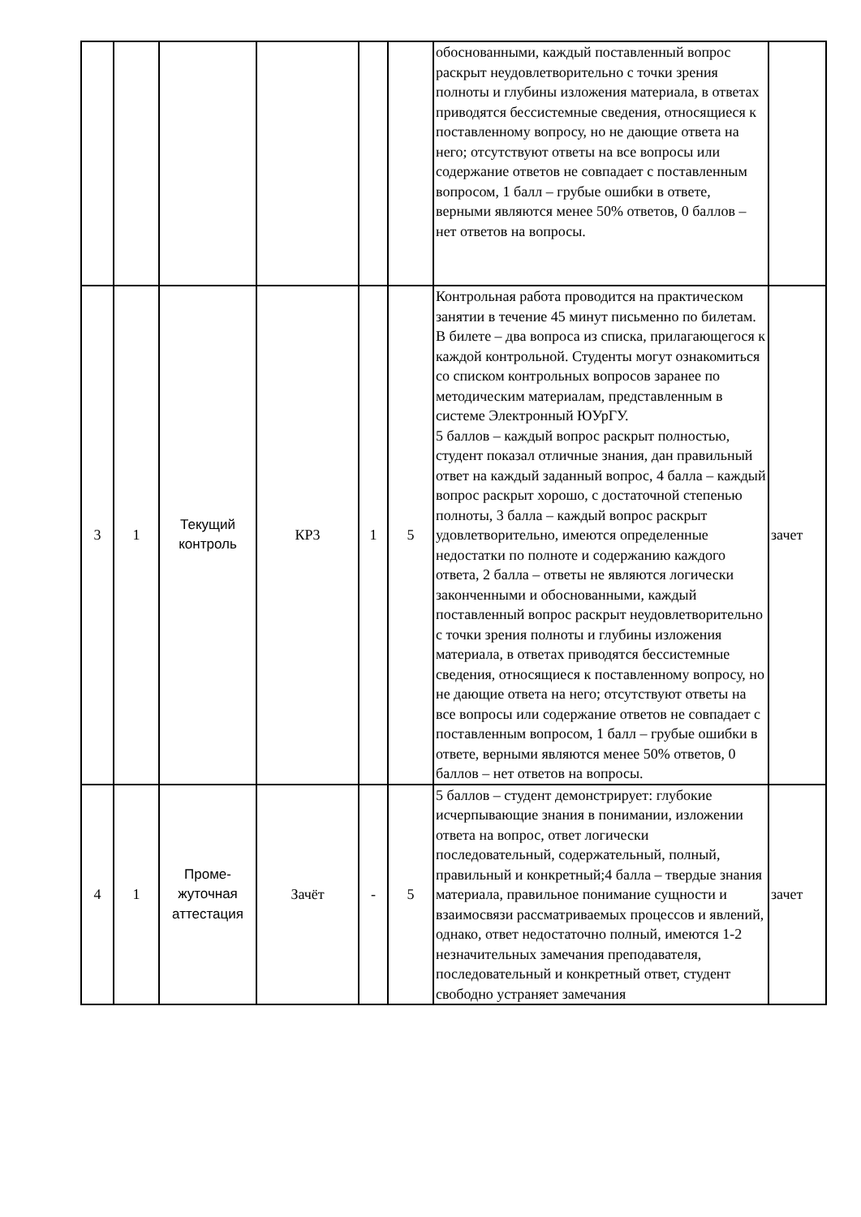| | | | | | | обоснованными, каждый поставленный вопрос раскрыт неудовлетворительно с точки зрения полноты и глубины изложения материала, в ответах приводятся бессистемные сведения, относящиеся к поставленному вопросу, но не дающие ответа на него; отсутствуют ответы на все вопросы или содержание ответов не совпадает с поставленным вопросом, 1 балл – грубые ошибки в ответе, верными являются менее 50% ответов, 0 баллов – нет ответов на вопросы. | |
| 3 | 1 | Текущий контроль | КР3 | 1 | 5 | Контрольная работа проводится на практическом занятии в течение 45 минут письменно по билетам. В билете – два вопроса из списка, прилагающегося к каждой контрольной. Студенты могут ознакомиться со списком контрольных вопросов заранее по методическим материалам, представленным в системе Электронный ЮУрГУ. 5 баллов – каждый вопрос раскрыт полностью, студент показал отличные знания, дан правильный ответ на каждый заданный вопрос, 4 балла – каждый вопрос раскрыт хорошо, с достаточной степенью полноты, 3 балла – каждый вопрос раскрыт удовлетворительно, имеются определенные недостатки по полноте и содержанию каждого ответа, 2 балла – ответы не являются логически законченными и обоснованными, каждый поставленный вопрос раскрыт неудовлетворительно с точки зрения полноты и глубины изложения материала, в ответах приводятся бессистемные сведения, относящиеся к поставленному вопросу, но не дающие ответа на него; отсутствуют ответы на все вопросы или содержание ответов не совпадает с поставленным вопросом, 1 балл – грубые ошибки в ответе, верными являются менее 50% ответов, 0 баллов – нет ответов на вопросы. | зачет |
| 4 | 1 | Проме- жуточная аттестация | Зачёт | - | 5 | 5 баллов – студент демонстрирует: глубокие исчерпывающие знания в понимании, изложении ответа на вопрос, ответ логически последовательный, содержательный, полный, правильный и конкретный;4 балла – твердые знания материала, правильное понимание сущности и взаимосвязи рассматриваемых процессов и явлений, однако, ответ недостаточно полный, имеются 1-2 незначительных замечания преподавателя, последовательный и конкретный ответ, студент свободно устраняет замечания | зачет |